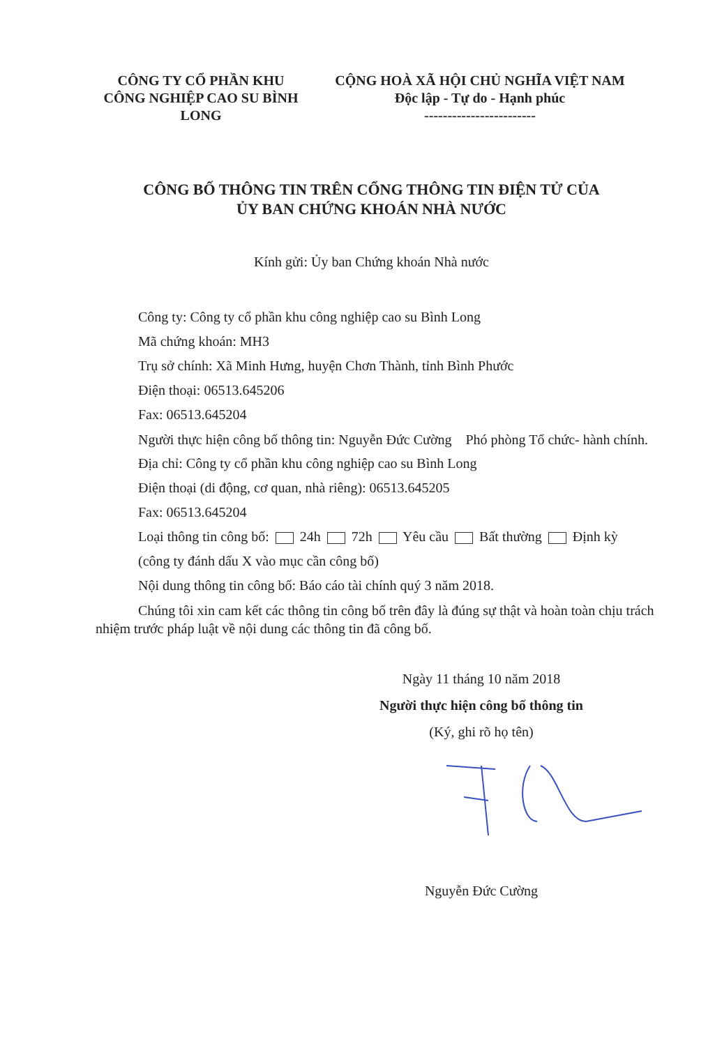CÔNG TY CỔ PHẦN KHU CÔNG NGHIỆP CAO SU BÌNH LONG
CỘNG HOÀ XÃ HỘI CHỦ NGHĨA VIỆT NAM
Độc lập - Tự do - Hạnh phúc
------------------------
CÔNG BỐ THÔNG TIN TRÊN CỔNG THÔNG TIN ĐIỆN TỬ CỦA
ỦY BAN CHỨNG KHOÁN NHÀ NƯỚC
Kính gửi: Ủy ban Chứng khoán Nhà nước
Công ty: Công ty cổ phần khu công nghiệp cao su Bình Long
Mã chứng khoán: MH3
Trụ sở chính: Xã Minh Hưng, huyện Chơn Thành, tỉnh Bình Phước
Điện thoại: 06513.645206
Fax: 06513.645204
Người thực hiện công bố thông tin: Nguyễn Đức Cường Phó phòng Tổ chức- hành chính.
Địa chỉ: Công ty cổ phần khu công nghiệp cao su Bình Long
Điện thoại (di động, cơ quan, nhà riêng): 06513.645205
Fax: 06513.645204
Loại thông tin công bố: 24h 72h Yêu cầu Bất thường Định kỳ
(công ty đánh dấu X vào mục cần công bố)
Nội dung thông tin công bố: Báo cáo tài chính quý 3 năm 2018.
Chúng tôi xin cam kết các thông tin công bố trên đây là đúng sự thật và hoàn toàn chịu trách nhiệm trước pháp luật về nội dung các thông tin đã công bố.
Ngày 11 tháng 10 năm 2018
Người thực hiện công bố thông tin
(Ký, ghi rõ họ tên)
Nguyễn Đức Cường